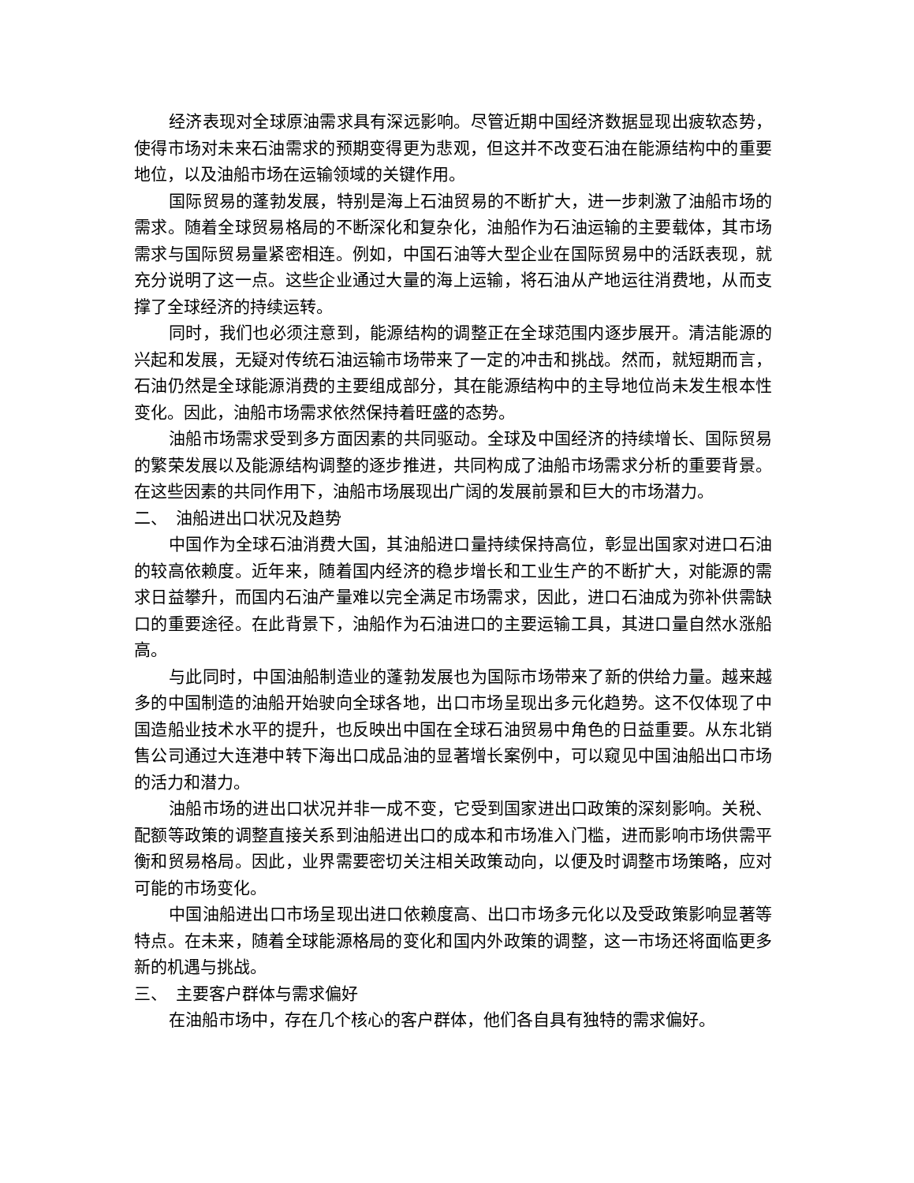经济表现对全球原油需求具有深远影响。尽管近期中国经济数据显现出疲软态势，使得市场对未来石油需求的预期变得更为悲观，但这并不改变石油在能源结构中的重要地位，以及油船市场在运输领域的关键作用。
国际贸易的蓬勃发展，特别是海上石油贸易的不断扩大，进一步刺激了油船市场的需求。随着全球贸易格局的不断深化和复杂化，油船作为石油运输的主要载体，其市场需求与国际贸易量紧密相连。例如，中国石油等大型企业在国际贸易中的活跃表现，就充分说明了这一点。这些企业通过大量的海上运输，将石油从产地运往消费地，从而支撑了全球经济的持续运转。
同时，我们也必须注意到，能源结构的调整正在全球范围内逐步展开。清洁能源的兴起和发展，无疑对传统石油运输市场带来了一定的冲击和挑战。然而，就短期而言，石油仍然是全球能源消费的主要组成部分，其在能源结构中的主导地位尚未发生根本性变化。因此，油船市场需求依然保持着旺盛的态势。
油船市场需求受到多方面因素的共同驱动。全球及中国经济的持续增长、国际贸易的繁荣发展以及能源结构调整的逐步推进，共同构成了油船市场需求分析的重要背景。在这些因素的共同作用下，油船市场展现出广阔的发展前景和巨大的市场潜力。
二、　油船进出口状况及趋势
中国作为全球石油消费大国，其油船进口量持续保持高位，彰显出国家对进口石油的较高依赖度。近年来，随着国内经济的稳步增长和工业生产的不断扩大，对能源的需求日益攀升，而国内石油产量难以完全满足市场需求，因此，进口石油成为弥补供需缺口的重要途径。在此背景下，油船作为石油进口的主要运输工具，其进口量自然水涨船高。
与此同时，中国油船制造业的蓬勃发展也为国际市场带来了新的供给力量。越来越多的中国制造的油船开始驶向全球各地，出口市场呈现出多元化趋势。这不仅体现了中国造船业技术水平的提升，也反映出中国在全球石油贸易中角色的日益重要。从东北销售公司通过大连港中转下海出口成品油的显著增长案例中，可以窥见中国油船出口市场的活力和潜力。
油船市场的进出口状况并非一成不变，它受到国家进出口政策的深刻影响。关税、配额等政策的调整直接关系到油船进出口的成本和市场准入门槛，进而影响市场供需平衡和贸易格局。因此，业界需要密切关注相关政策动向，以便及时调整市场策略，应对可能的市场变化。
中国油船进出口市场呈现出进口依赖度高、出口市场多元化以及受政策影响显著等特点。在未来，随着全球能源格局的变化和国内外政策的调整，这一市场还将面临更多新的机遇与挑战。
三、　主要客户群体与需求偏好
在油船市场中，存在几个核心的客户群体，他们各自具有独特的需求偏好。